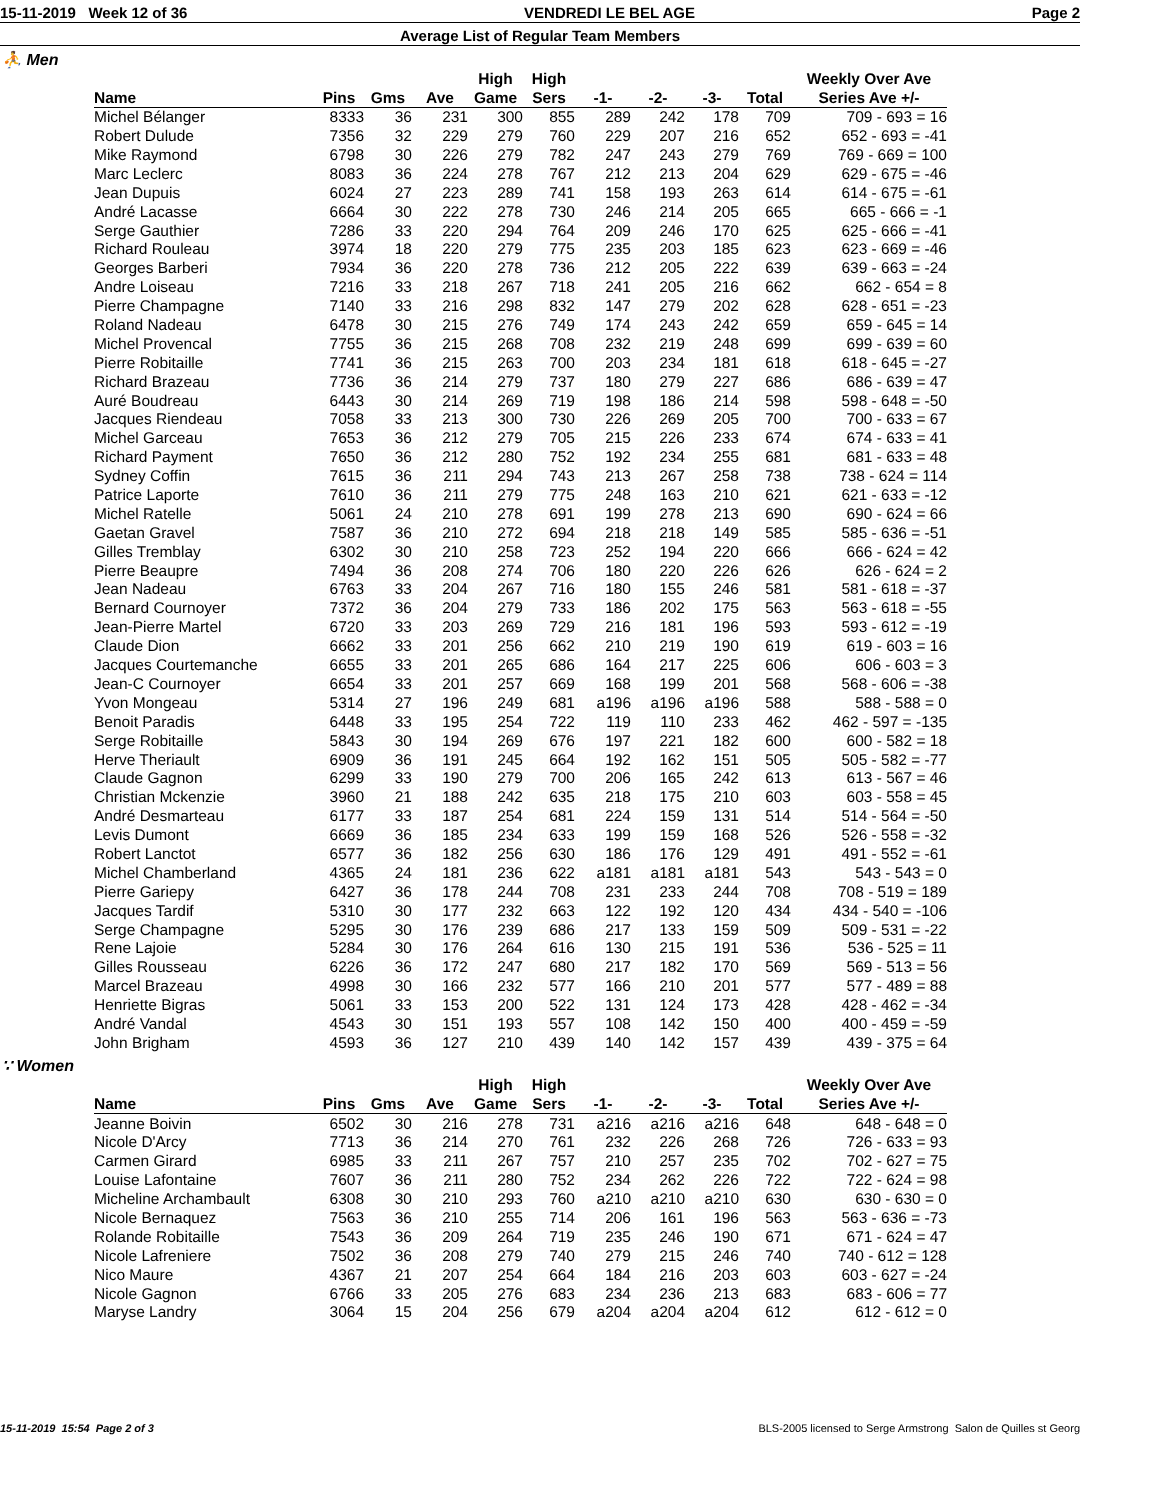15-11-2019 Week 12 of 36 VENDREDI LE BEL AGE Page 2
Average List of Regular Team Members
⛹ Men
| | | | | High | High | | | | | Weekly Over Ave |
| --- | --- | --- | --- | --- | --- | --- | --- | --- | --- | --- |
| Name | Pins | Gms | Ave | Game | Sers | -1- | -2- | -3- | Total | Series Ave +/- |
| Michel Bélanger | 8333 | 36 | 231 | 300 | 855 | 289 | 242 | 178 | 709 | 709 - 693 = 16 |
| Robert Dulude | 7356 | 32 | 229 | 279 | 760 | 229 | 207 | 216 | 652 | 652 - 693 = -41 |
| Mike Raymond | 6798 | 30 | 226 | 279 | 782 | 247 | 243 | 279 | 769 | 769 - 669 = 100 |
| Marc Leclerc | 8083 | 36 | 224 | 278 | 767 | 212 | 213 | 204 | 629 | 629 - 675 = -46 |
| Jean Dupuis | 6024 | 27 | 223 | 289 | 741 | 158 | 193 | 263 | 614 | 614 - 675 = -61 |
| André Lacasse | 6664 | 30 | 222 | 278 | 730 | 246 | 214 | 205 | 665 | 665 - 666 = -1 |
| Serge Gauthier | 7286 | 33 | 220 | 294 | 764 | 209 | 246 | 170 | 625 | 625 - 666 = -41 |
| Richard Rouleau | 3974 | 18 | 220 | 279 | 775 | 235 | 203 | 185 | 623 | 623 - 669 = -46 |
| Georges Barberi | 7934 | 36 | 220 | 278 | 736 | 212 | 205 | 222 | 639 | 639 - 663 = -24 |
| Andre Loiseau | 7216 | 33 | 218 | 267 | 718 | 241 | 205 | 216 | 662 | 662 - 654 = 8 |
| Pierre Champagne | 7140 | 33 | 216 | 298 | 832 | 147 | 279 | 202 | 628 | 628 - 651 = -23 |
| Roland Nadeau | 6478 | 30 | 215 | 276 | 749 | 174 | 243 | 242 | 659 | 659 - 645 = 14 |
| Michel Provencal | 7755 | 36 | 215 | 268 | 708 | 232 | 219 | 248 | 699 | 699 - 639 = 60 |
| Pierre Robitaille | 7741 | 36 | 215 | 263 | 700 | 203 | 234 | 181 | 618 | 618 - 645 = -27 |
| Richard Brazeau | 7736 | 36 | 214 | 279 | 737 | 180 | 279 | 227 | 686 | 686 - 639 = 47 |
| Auré Boudreau | 6443 | 30 | 214 | 269 | 719 | 198 | 186 | 214 | 598 | 598 - 648 = -50 |
| Jacques Riendeau | 7058 | 33 | 213 | 300 | 730 | 226 | 269 | 205 | 700 | 700 - 633 = 67 |
| Michel Garceau | 7653 | 36 | 212 | 279 | 705 | 215 | 226 | 233 | 674 | 674 - 633 = 41 |
| Richard Payment | 7650 | 36 | 212 | 280 | 752 | 192 | 234 | 255 | 681 | 681 - 633 = 48 |
| Sydney Coffin | 7615 | 36 | 211 | 294 | 743 | 213 | 267 | 258 | 738 | 738 - 624 = 114 |
| Patrice Laporte | 7610 | 36 | 211 | 279 | 775 | 248 | 163 | 210 | 621 | 621 - 633 = -12 |
| Michel Ratelle | 5061 | 24 | 210 | 278 | 691 | 199 | 278 | 213 | 690 | 690 - 624 = 66 |
| Gaetan Gravel | 7587 | 36 | 210 | 272 | 694 | 218 | 218 | 149 | 585 | 585 - 636 = -51 |
| Gilles Tremblay | 6302 | 30 | 210 | 258 | 723 | 252 | 194 | 220 | 666 | 666 - 624 = 42 |
| Pierre Beaupre | 7494 | 36 | 208 | 274 | 706 | 180 | 220 | 226 | 626 | 626 - 624 = 2 |
| Jean Nadeau | 6763 | 33 | 204 | 267 | 716 | 180 | 155 | 246 | 581 | 581 - 618 = -37 |
| Bernard Cournoyer | 7372 | 36 | 204 | 279 | 733 | 186 | 202 | 175 | 563 | 563 - 618 = -55 |
| Jean-Pierre Martel | 6720 | 33 | 203 | 269 | 729 | 216 | 181 | 196 | 593 | 593 - 612 = -19 |
| Claude Dion | 6662 | 33 | 201 | 256 | 662 | 210 | 219 | 190 | 619 | 619 - 603 = 16 |
| Jacques Courtemanche | 6655 | 33 | 201 | 265 | 686 | 164 | 217 | 225 | 606 | 606 - 603 = 3 |
| Jean-C Cournoyer | 6654 | 33 | 201 | 257 | 669 | 168 | 199 | 201 | 568 | 568 - 606 = -38 |
| Yvon Mongeau | 5314 | 27 | 196 | 249 | 681 | a196 | a196 | a196 | 588 | 588 - 588 = 0 |
| Benoit Paradis | 6448 | 33 | 195 | 254 | 722 | 119 | 110 | 233 | 462 | 462 - 597 = -135 |
| Serge Robitaille | 5843 | 30 | 194 | 269 | 676 | 197 | 221 | 182 | 600 | 600 - 582 = 18 |
| Herve Theriault | 6909 | 36 | 191 | 245 | 664 | 192 | 162 | 151 | 505 | 505 - 582 = -77 |
| Claude Gagnon | 6299 | 33 | 190 | 279 | 700 | 206 | 165 | 242 | 613 | 613 - 567 = 46 |
| Christian Mckenzie | 3960 | 21 | 188 | 242 | 635 | 218 | 175 | 210 | 603 | 603 - 558 = 45 |
| André Desmarteau | 6177 | 33 | 187 | 254 | 681 | 224 | 159 | 131 | 514 | 514 - 564 = -50 |
| Levis Dumont | 6669 | 36 | 185 | 234 | 633 | 199 | 159 | 168 | 526 | 526 - 558 = -32 |
| Robert Lanctot | 6577 | 36 | 182 | 256 | 630 | 186 | 176 | 129 | 491 | 491 - 552 = -61 |
| Michel Chamberland | 4365 | 24 | 181 | 236 | 622 | a181 | a181 | a181 | 543 | 543 - 543 = 0 |
| Pierre Gariepy | 6427 | 36 | 178 | 244 | 708 | 231 | 233 | 244 | 708 | 708 - 519 = 189 |
| Jacques Tardif | 5310 | 30 | 177 | 232 | 663 | 122 | 192 | 120 | 434 | 434 - 540 = -106 |
| Serge Champagne | 5295 | 30 | 176 | 239 | 686 | 217 | 133 | 159 | 509 | 509 - 531 = -22 |
| Rene Lajoie | 5284 | 30 | 176 | 264 | 616 | 130 | 215 | 191 | 536 | 536 - 525 = 11 |
| Gilles Rousseau | 6226 | 36 | 172 | 247 | 680 | 217 | 182 | 170 | 569 | 569 - 513 = 56 |
| Marcel Brazeau | 4998 | 30 | 166 | 232 | 577 | 166 | 210 | 201 | 577 | 577 - 489 = 88 |
| Henriette Bigras | 5061 | 33 | 153 | 200 | 522 | 131 | 124 | 173 | 428 | 428 - 462 = -34 |
| André Vandal | 4543 | 30 | 151 | 193 | 557 | 108 | 142 | 150 | 400 | 400 - 459 = -59 |
| John Brigham | 4593 | 36 | 127 | 210 | 439 | 140 | 142 | 157 | 439 | 439 - 375 = 64 |
∵ Women
| | | | | High | High | | | | | Weekly Over Ave |
| --- | --- | --- | --- | --- | --- | --- | --- | --- | --- | --- |
| Name | Pins | Gms | Ave | Game | Sers | -1- | -2- | -3- | Total | Series Ave +/- |
| Jeanne Boivin | 6502 | 30 | 216 | 278 | 731 | a216 | a216 | a216 | 648 | 648 - 648 = 0 |
| Nicole D'Arcy | 7713 | 36 | 214 | 270 | 761 | 232 | 226 | 268 | 726 | 726 - 633 = 93 |
| Carmen Girard | 6985 | 33 | 211 | 267 | 757 | 210 | 257 | 235 | 702 | 702 - 627 = 75 |
| Louise Lafontaine | 7607 | 36 | 211 | 280 | 752 | 234 | 262 | 226 | 722 | 722 - 624 = 98 |
| Micheline Archambault | 6308 | 30 | 210 | 293 | 760 | a210 | a210 | a210 | 630 | 630 - 630 = 0 |
| Nicole Bernaquez | 7563 | 36 | 210 | 255 | 714 | 206 | 161 | 196 | 563 | 563 - 636 = -73 |
| Rolande Robitaille | 7543 | 36 | 209 | 264 | 719 | 235 | 246 | 190 | 671 | 671 - 624 = 47 |
| Nicole Lafreniere | 7502 | 36 | 208 | 279 | 740 | 279 | 215 | 246 | 740 | 740 - 612 = 128 |
| Nico Maure | 4367 | 21 | 207 | 254 | 664 | 184 | 216 | 203 | 603 | 603 - 627 = -24 |
| Nicole Gagnon | 6766 | 33 | 205 | 276 | 683 | 234 | 236 | 213 | 683 | 683 - 606 = 77 |
| Maryse Landry | 3064 | 15 | 204 | 256 | 679 | a204 | a204 | a204 | 612 | 612 - 612 = 0 |
15-11-2019 15:54 Page 2 of 3 BLS-2005 licensed to Serge Armstrong Salon de Quilles st Georg